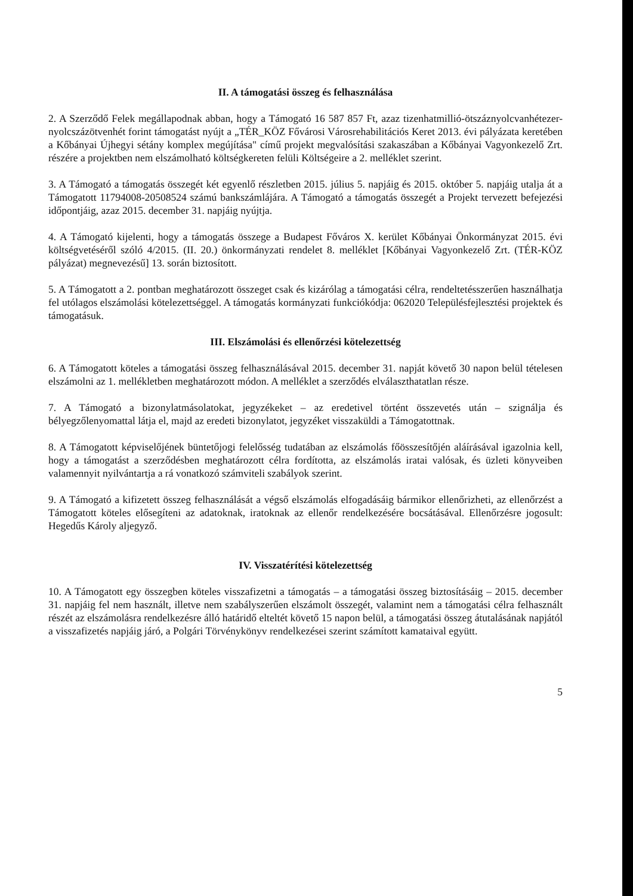II. A támogatási összeg és felhasználása
2. A Szerződő Felek megállapodnak abban, hogy a Támogató 16 587 857 Ft, azaz tizenhatmillió-ötszáznyolcvanhétezer-nyolcszázötvenhét forint támogatást nyújt a „TÉR_KÖZ Fővárosi Városrehabilitációs Keret 2013. évi pályázata keretében a Kőbányai Újhegyi sétány komplex megújítása" című projekt megvalósítási szakaszában a Kőbányai Vagyonkezelő Zrt. részére a projektben nem elszámolható költségkereten felüli Költségeire a 2. melléklet szerint.
3. A Támogató a támogatás összegét két egyenlő részletben 2015. július 5. napjáig és 2015. október 5. napjáig utalja át a Támogatott 11794008-20508524 számú bankszámlájára. A Támogató a támogatás összegét a Projekt tervezett befejezési időpontjáig, azaz 2015. december 31. napjáig nyújtja.
4. A Támogató kijelenti, hogy a támogatás összege a Budapest Főváros X. kerület Kőbányai Önkormányzat 2015. évi költségvetéséről szóló 4/2015. (II. 20.) önkormányzati rendelet 8. melléklet [Kőbányai Vagyonkezelő Zrt. (TÉR-KÖZ pályázat) megnevezésű] 13. során biztosított.
5. A Támogatott a 2. pontban meghatározott összeget csak és kizárólag a támogatási célra, rendeltetésszerűen használhatja fel utólagos elszámolási kötelezettséggel. A támogatás kormányzati funkciókódja: 062020 Településfejlesztési projektek és támogatásuk.
III. Elszámolási és ellenőrzési kötelezettség
6. A Támogatott köteles a támogatási összeg felhasználásával 2015. december 31. napját követő 30 napon belül tételesen elszámolni az 1. mellékletben meghatározott módon. A melléklet a szerződés elválaszthatatlan része.
7. A Támogató a bizonylatmásolatokat, jegyzékeket – az eredetivel történt összevetés után – szignálja és bélyegzőlenyomattal látja el, majd az eredeti bizonylatot, jegyzéket visszaküldi a Támogatottnak.
8. A Támogatott képviselőjének büntetőjogi felelősség tudatában az elszámolás főösszesítőjén aláírásával igazolnia kell, hogy a támogatást a szerződésben meghatározott célra fordította, az elszámolás iratai valósak, és üzleti könyveiben valamennyit nyilvántartja a rá vonatkozó számviteli szabályok szerint.
9. A Támogató a kifizetett összeg felhasználását a végső elszámolás elfogadásáig bármikor ellenőrizheti, az ellenőrzést a Támogatott köteles elősegíteni az adatoknak, iratoknak az ellenőr rendelkezésére bocsátásával. Ellenőrzésre jogosult: Hegedűs Károly aljegyző.
IV. Visszatérítési kötelezettség
10. A Támogatott egy összegben köteles visszafizetni a támogatás – a támogatási összeg biztosításáig – 2015. december 31. napjáig fel nem használt, illetve nem szabályszerűen elszámolt összegét, valamint nem a támogatási célra felhasznált részét az elszámolásra rendelkezésre álló határidő elteltét követő 15 napon belül, a támogatási összeg átutalásának napjától a visszafizetés napjáig járó, a Polgári Törvénykönyv rendelkezései szerint számított kamataival együtt.
5